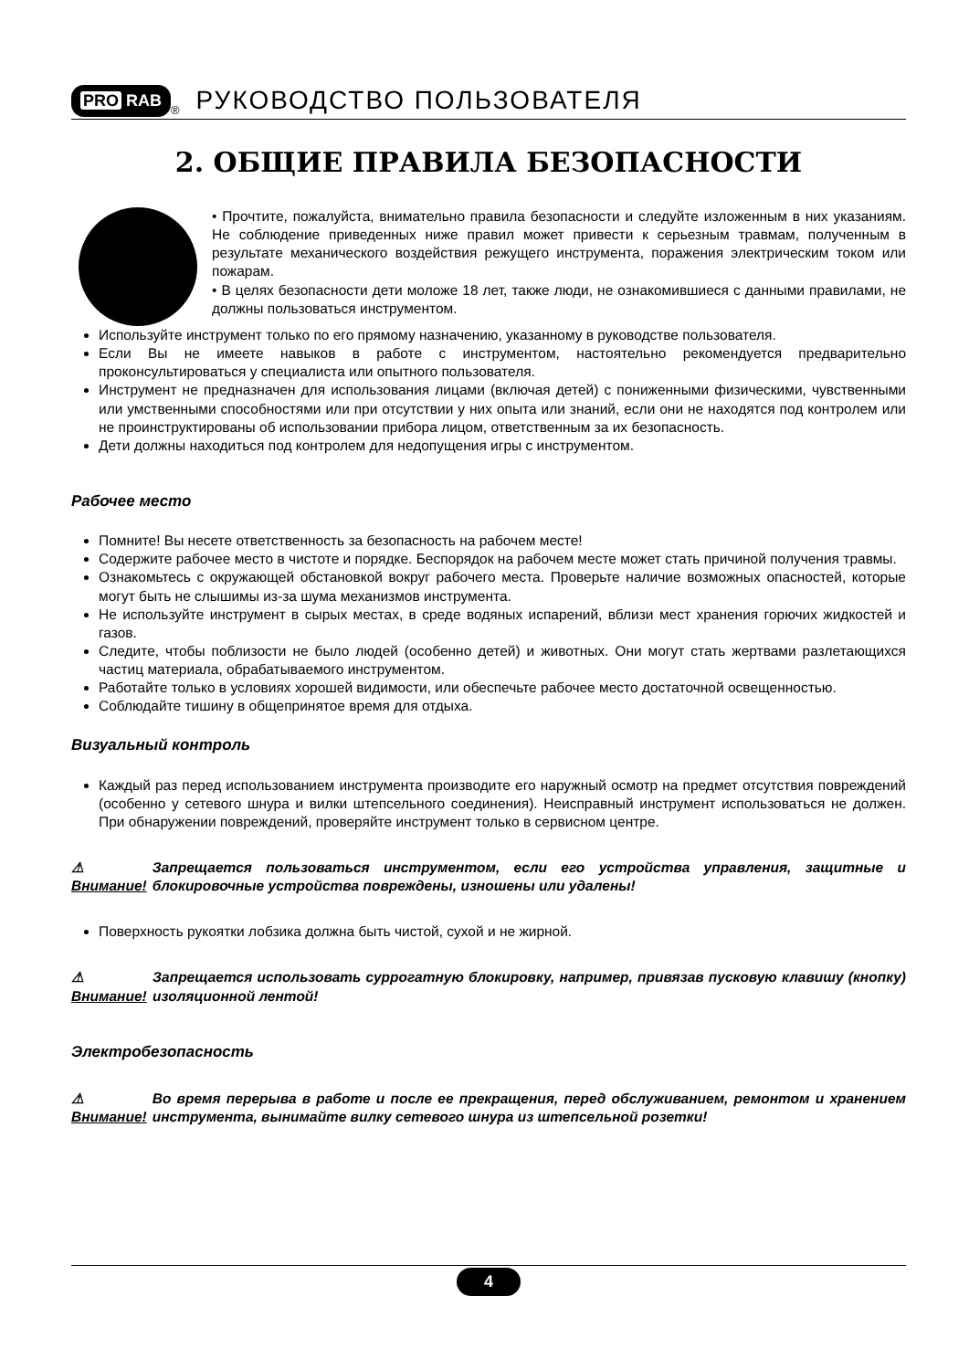PRO RAB
<sup>®</sup>
РУКОВОДСТВО ПОЛЬЗОВАТЕЛЯ
2. ОБЩИЕ ПРАВИЛА БЕЗОПАСНОСТИ
• Прочтите, пожалуйста, внимательно правила безопасности и следуйте изложенным в них указаниям. Не соблюдение приведенных ниже правил может привести к серьезным травмам, полученным в результате механического воздействия режущего инструмента, поражения электрическим током или пожарам.
• В целях безопасности дети моложе 18 лет, также люди, не ознакомившиеся с данными правилами, не должны пользоваться инструментом.
Используйте инструмент только по его прямому назначению, указанному в руководстве пользователя.
Если Вы не имеете навыков в работе с инструментом, настоятельно рекомендуется предварительно проконсультироваться у специалиста или опытного пользователя.
Инструмент не предназначен для использования лицами (включая детей) с пониженными физическими, чувственными или умственными способностями или при отсутствии у них опыта или знаний, если они не находятся под контролем или не проинструктированы об использовании прибора лицом, ответственным за их безопасность.
Дети должны находиться под контролем для недопущения игры с инструментом.
Рабочее место
Помните! Вы несете ответственность за безопасность на рабочем месте!
Содержите рабочее место в чистоте и порядке. Беспорядок на рабочем месте может стать причиной получения травмы.
Ознакомьтесь с окружающей обстановкой вокруг рабочего места. Проверьте наличие возможных опасностей, которые могут быть не слышимы из-за шума механизмов инструмента.
Не используйте инструмент в сырых местах, в среде водяных испарений, вблизи мест хранения горючих жидкостей и газов.
Следите, чтобы поблизости не было людей (особенно детей) и животных. Они могут стать жертвами разлетающихся частиц материала, обрабатываемого инструментом.
Работайте только в условиях хорошей видимости, или обеспечьте рабочее место достаточной освещенностью.
Соблюдайте тишину в общепринятое время для отдыха.
Визуальный контроль
Каждый раз перед использованием инструмента производите его наружный осмотр на предмет отсутствия повреждений (особенно у сетевого шнура и вилки штепсельного соединения). Неисправный инструмент использоваться не должен. При обнаружении повреждений, проверяйте инструмент только в сервисном центре.
⚠ Внимание! Запрещается пользоваться инструментом, если его устройства управления, защитные и блокировочные устройства повреждены, изношены или удалены!
Поверхность рукоятки лобзика должна быть чистой, сухой и не жирной.
⚠ Внимание! Запрещается использовать суррогатную блокировку, например, привязав пусковую клавишу (кнопку) изоляционной лентой!
Электробезопасность
⚠ Внимание! Во время перерыва в работе и после ее прекращения, перед обслуживанием, ремонтом и хранением инструмента, вынимайте вилку сетевого шнура из штепсельной розетки!
4